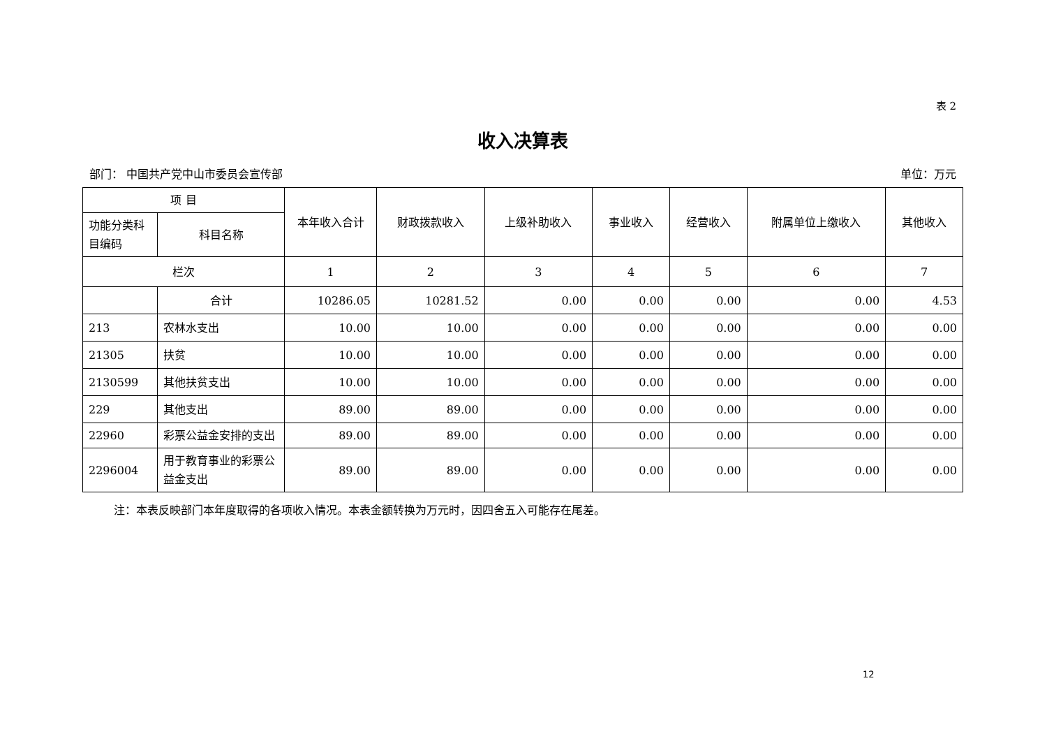表 2
收入决算表
部门： 中国共产党中山市委员会宣传部 单位：万元
| 项 目 | | 本年收入合计 | 财政拨款收入 | 上级补助收入 | 事业收入 | 经营收入 | 附属单位上缴收入 | 其他收入 |
| --- | --- | --- | --- | --- | --- | --- | --- | --- |
| 功能分类科目编码 | 科目名称 | | | | | | | |
| 栏次 | | 1 | 2 | 3 | 4 | 5 | 6 | 7 |
| | 合计 | 10286.05 | 10281.52 | 0.00 | 0.00 | 0.00 | 0.00 | 4.53 |
| 213 | 农林水支出 | 10.00 | 10.00 | 0.00 | 0.00 | 0.00 | 0.00 | 0.00 |
| 21305 | 扶贫 | 10.00 | 10.00 | 0.00 | 0.00 | 0.00 | 0.00 | 0.00 |
| 2130599 | 其他扶贫支出 | 10.00 | 10.00 | 0.00 | 0.00 | 0.00 | 0.00 | 0.00 |
| 229 | 其他支出 | 89.00 | 89.00 | 0.00 | 0.00 | 0.00 | 0.00 | 0.00 |
| 22960 | 彩票公益金安排的支出 | 89.00 | 89.00 | 0.00 | 0.00 | 0.00 | 0.00 | 0.00 |
| 2296004 | 用于教育事业的彩票公益金支出 | 89.00 | 89.00 | 0.00 | 0.00 | 0.00 | 0.00 | 0.00 |
注：本表反映部门本年度取得的各项收入情况。本表金额转换为万元时，因四舍五入可能存在尾差。
12